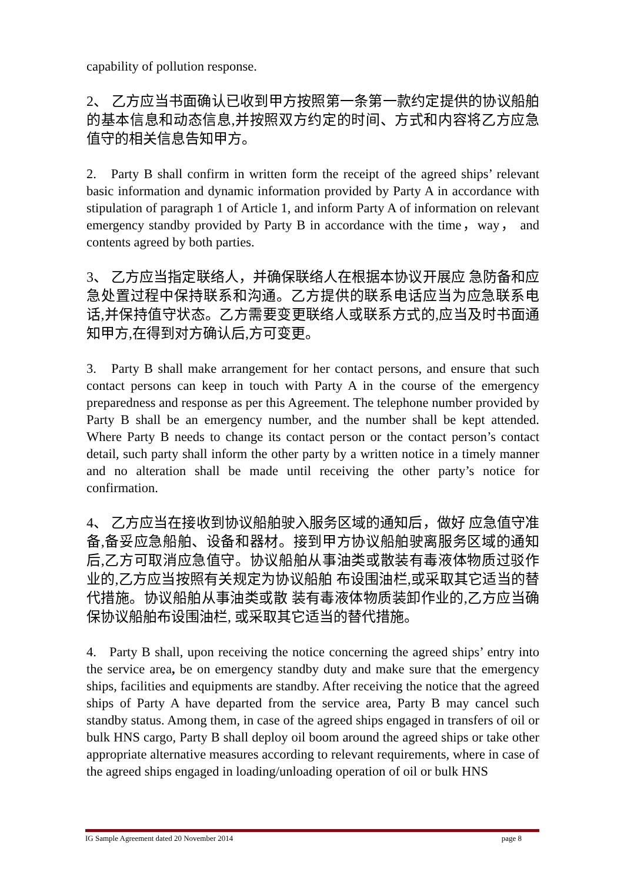capability of pollution response.
2、 乙方应当书面确认已收到甲方按照第一条第一款约定提供的协议船舶的基本信息和动态信息,并按照双方约定的时间、方式和内容将乙方应急值守的相关信息告知甲方。
2. Party B shall confirm in written form the receipt of the agreed ships’ relevant basic information and dynamic information provided by Party A in accordance with stipulation of paragraph 1 of Article 1, and inform Party A of information on relevant emergency standby provided by Party B in accordance with the time，way， and contents agreed by both parties.
3、 乙方应当指定联络人，并确保联络人在根据本协议开展应 急防备和应急处置过程中保持联系和沟通。乙方提供的联系电话应当为应急联系电话,并保持值守状态。乙方需要变更联络人或联系方式的,应当及时书面通知甲方,在得到对方确认后,方可变更。
3. Party B shall make arrangement for her contact persons, and ensure that such contact persons can keep in touch with Party A in the course of the emergency preparedness and response as per this Agreement. The telephone number provided by Party B shall be an emergency number, and the number shall be kept attended. Where Party B needs to change its contact person or the contact person’s contact detail, such party shall inform the other party by a written notice in a timely manner and no alteration shall be made until receiving the other party’s notice for confirmation.
4、 乙方应当在接收到协议船舶驶入服务区域的通知后，做好 应急值守准备,备妥应急船舶、设备和器材。接到甲方协议船舶驶离服务区域的通知后,乙方可取消应急值守。协议船舶从事油类或散装有毒液体物质过驳作业的,乙方应当按照有关规定为协议船舶 布设围油栏,或采取其它适当的替代措施。协议船舶从事油类或散 装有毒液体物质装卸作业的,乙方应当确保协议船舶布设围油栏, 或采取其它适当的替代措施。
4. Party B shall, upon receiving the notice concerning the agreed ships’ entry into the service area, be on emergency standby duty and make sure that the emergency ships, facilities and equipments are standby. After receiving the notice that the agreed ships of Party A have departed from the service area, Party B may cancel such standby status. Among them, in case of the agreed ships engaged in transfers of oil or bulk HNS cargo, Party B shall deploy oil boom around the agreed ships or take other appropriate alternative measures according to relevant requirements, where in case of the agreed ships engaged in loading/unloading operation of oil or bulk HNS
IG Sample Agreement dated 20 November 2014 page 8